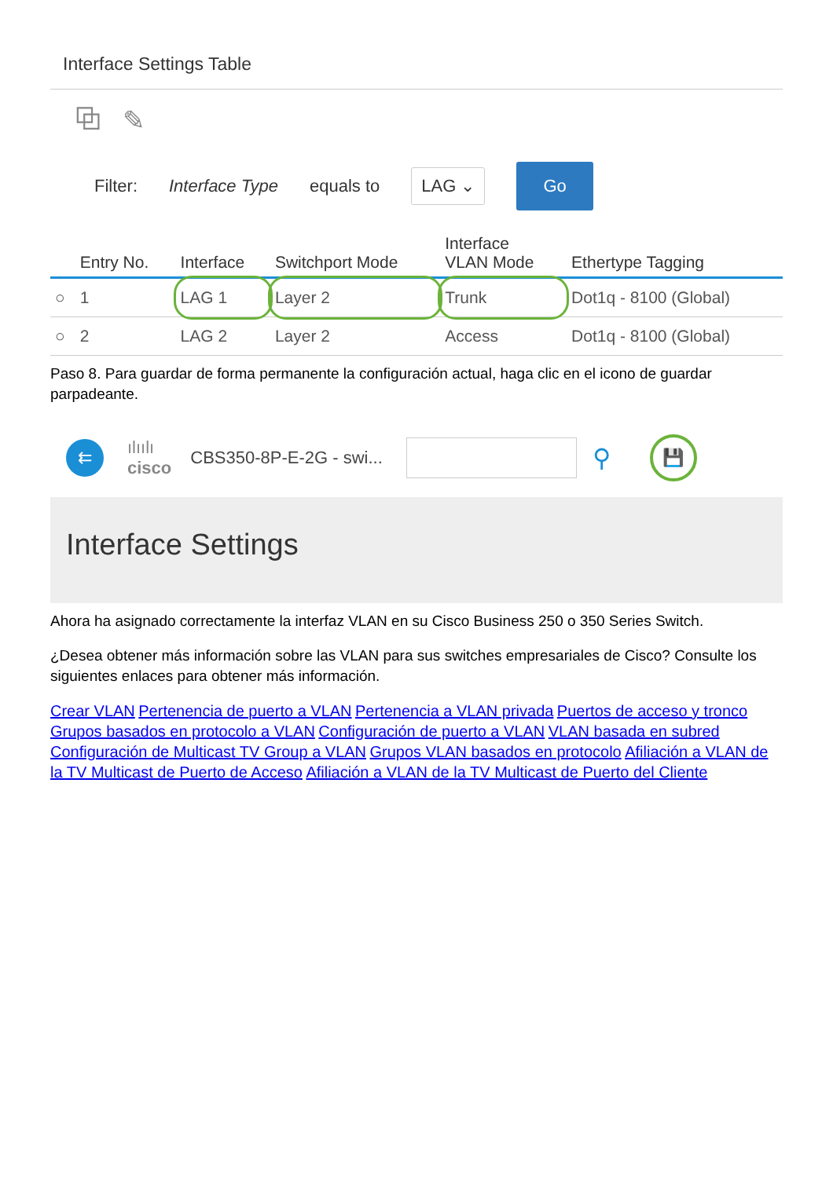Interface Settings Table
⧉ ✎
Filter: Interface Type equals to
LAG ⌄
Go
| | Entry No. | Interface | Switchport Mode | Interface VLAN Mode | Ethertype Tagging |
| --- | --- | --- | --- | --- | --- |
| ○ | 1 | LAG 1 | Layer 2 | Trunk | Dot1q - 8100 (Global) |
| ○ | 2 | LAG 2 | Layer 2 | Access | Dot1q - 8100 (Global) |
Paso 8. Para guardar de forma permanente la configuración actual, haga clic en el icono de guardar parpadeante.
⇇
ılıılı
cisco
CBS350-8P-E-2G - swi...
⚲
💾
Interface Settings
Ahora ha asignado correctamente la interfaz VLAN en su Cisco Business 250 o 350 Series Switch.
¿Desea obtener más información sobre las VLAN para sus switches empresariales de Cisco? Consulte los siguientes enlaces para obtener más información.
Crear VLAN Pertenencia de puerto a VLAN Pertenencia a VLAN privada Puertos de acceso y tronco Grupos basados en protocolo a VLAN Configuración de puerto a VLAN VLAN basada en subred Configuración de Multicast TV Group a VLAN Grupos VLAN basados en protocolo Afiliación a VLAN de la TV Multicast de Puerto de Acceso Afiliación a VLAN de la TV Multicast de Puerto del Cliente